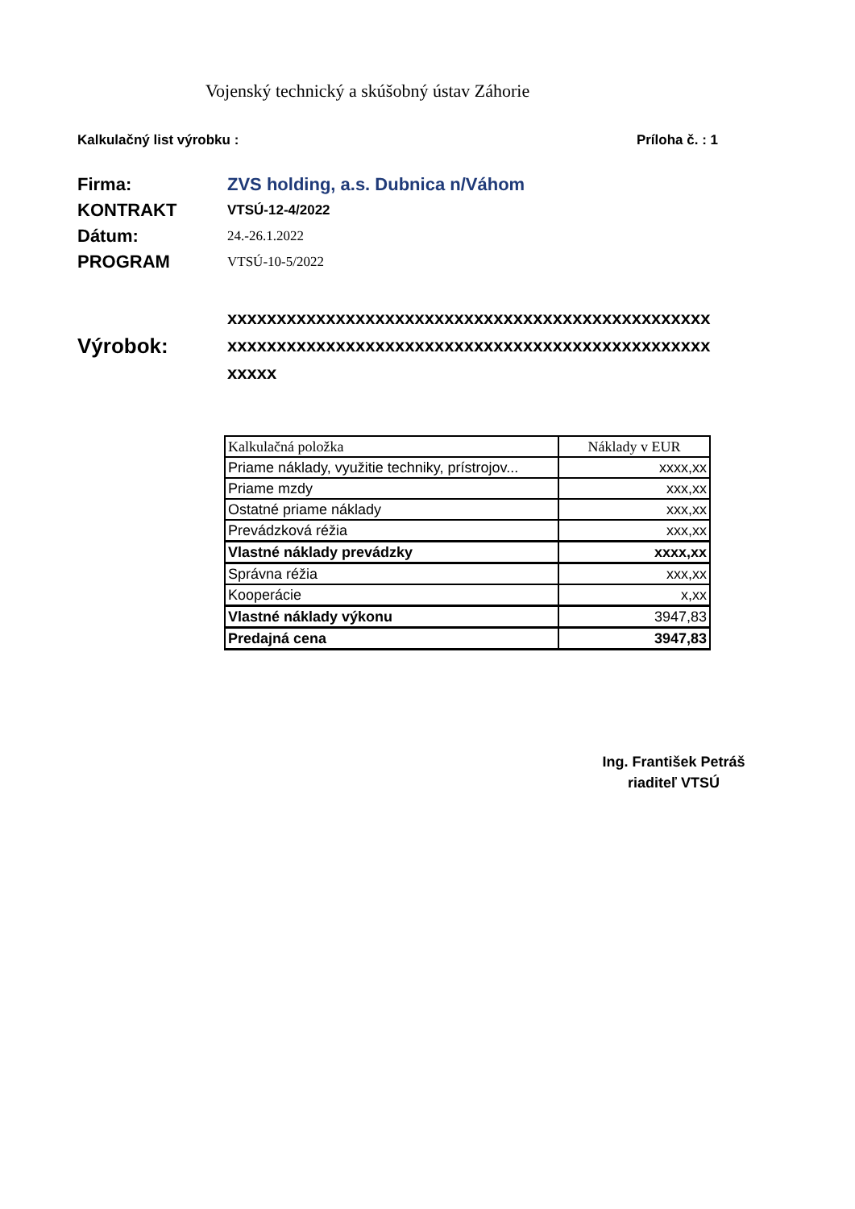Vojenský technický a skúšobný ústav Záhorie
Kalkulačný list výrobku : Príloha č. : 1
Firma: ZVS holding, a.s. Dubnica n/Váhom
KONTRAKT VTSÚ-12-4/2022
Dátum: 24.-26.1.2022
PROGRAM VTSÚ-10-5/2022
Výrobok:
xxxxxxxxxxxxxxxxxxxxxxxxxxxxxxxxxxxxxxxxxxxxxxxxxxxxxxxxxxxxxxxxxxxxxxxxxxxxxxxxxxxxxxxxxxxxxxxxxxxxxxx
| Kalkulačná položka | Náklady v EUR |
| --- | --- |
| Priame náklady, využitie techniky, prístrojov... | xxxx,xx |
| Priame mzdy | xxx,xx |
| Ostatné priame náklady | xxx,xx |
| Prevádzková réžia | xxx,xx |
| Vlastné náklady prevádzky | xxxx,xx |
| Správna réžia | xxx,xx |
| Kooperácie | x,xx |
| Vlastné náklady výkonu | 3947,83 |
| Predajná cena | 3947,83 |
Ing. František Petráš
riaditeľ VTSÚ